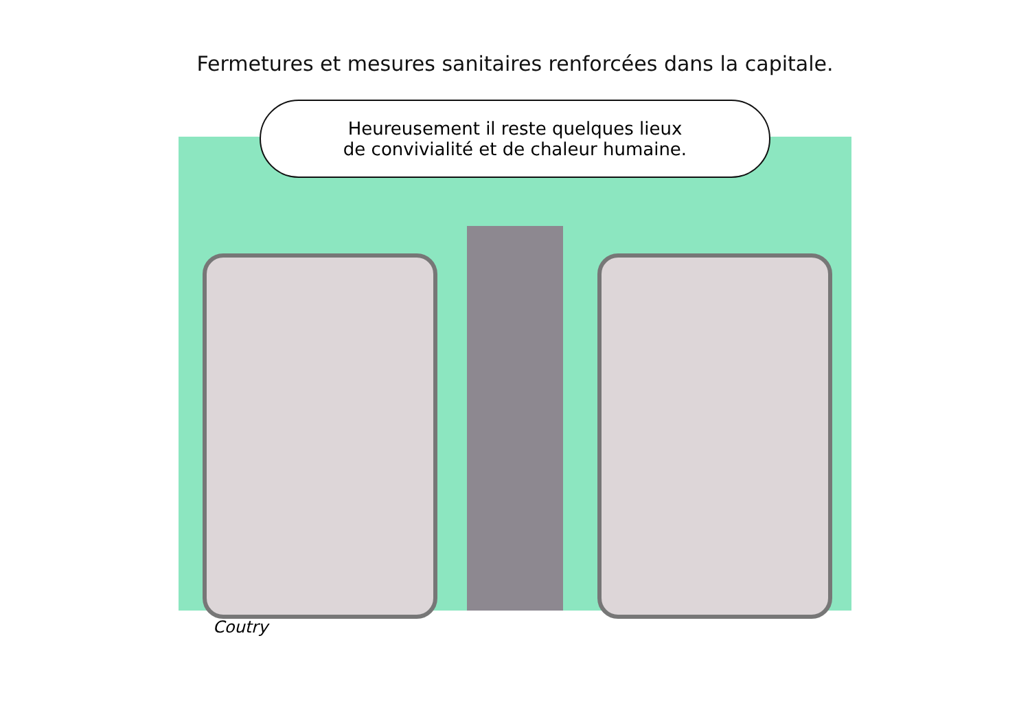Fermetures et mesures sanitaires renforcées dans la capitale.
Heureusement il reste quelques lieux
de convivialité et de chaleur humaine.
Coutry